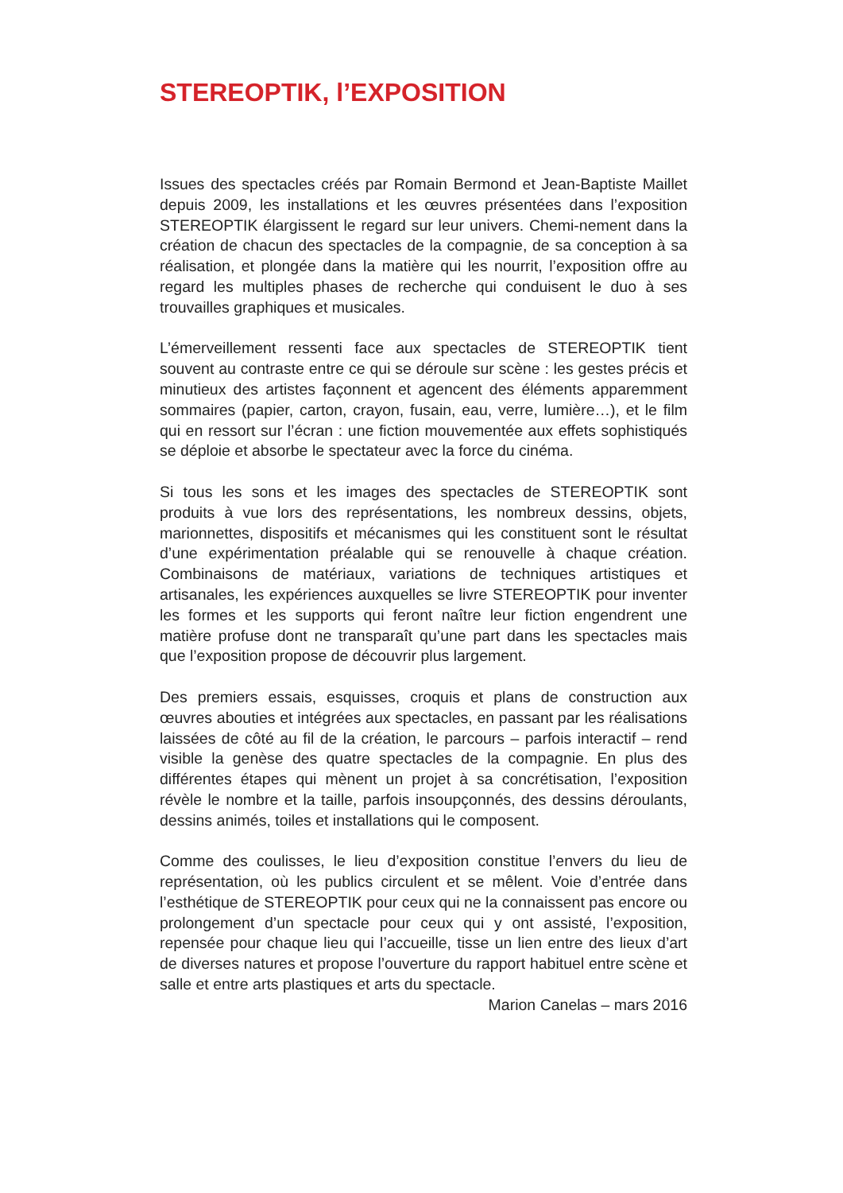STEREOPTIK, l’EXPOSITION
Issues des spectacles créés par Romain Bermond et Jean-Baptiste Maillet depuis 2009, les installations et les œuvres présentées dans l’exposition STEREOPTIK élargissent le regard sur leur univers. Chemi-nement dans la création de chacun des spectacles de la compagnie, de sa conception à sa réalisation, et plongée dans la matière qui les nourrit, l’exposition offre au regard les multiples phases de recherche qui conduisent le duo à ses trouvailles graphiques et musicales.
L’émerveillement ressenti face aux spectacles de STEREOPTIK tient souvent au contraste entre ce qui se déroule sur scène : les gestes précis et minutieux des artistes façonnent et agencent des éléments apparemment sommaires (papier, carton, crayon, fusain, eau, verre, lumière…), et le film qui en ressort sur l’écran : une fiction mouvementée aux effets sophistiqués se déploie et absorbe le spectateur avec la force du cinéma.
Si tous les sons et les images des spectacles de STEREOPTIK sont produits à vue lors des représentations, les nombreux dessins, objets, marionnettes, dispositifs et mécanismes qui les constituent sont le résultat d’une expérimentation préalable qui se renouvelle à chaque création. Combinaisons de matériaux, variations de techniques artistiques et artisanales, les expériences auxquelles se livre STEREOPTIK pour inventer les formes et les supports qui feront naître leur fiction engendrent une matière profuse dont ne transparaît qu’une part dans les spectacles mais que l’exposition propose de découvrir plus largement.
Des premiers essais, esquisses, croquis et plans de construction aux œuvres abouties et intégrées aux spectacles, en passant par les réalisations laissées de côté au fil de la création, le parcours – parfois interactif – rend visible la genèse des quatre spectacles de la compagnie. En plus des différentes étapes qui mènent un projet à sa concrétisation, l’exposition révèle le nombre et la taille, parfois insoupçonnés, des dessins déroulants, dessins animés, toiles et installations qui le composent.
Comme des coulisses, le lieu d’exposition constitue l’envers du lieu de représentation, où les publics circulent et se mêlent. Voie d’entrée dans l’esthétique de STEREOPTIK pour ceux qui ne la connaissent pas encore ou prolongement d’un spectacle pour ceux qui y ont assisté, l’exposition, repensée pour chaque lieu qui l’accueille, tisse un lien entre des lieux d’art de diverses natures et propose l’ouverture du rapport habituel entre scène et salle et entre arts plastiques et arts du spectacle.
Marion Canelas – mars 2016